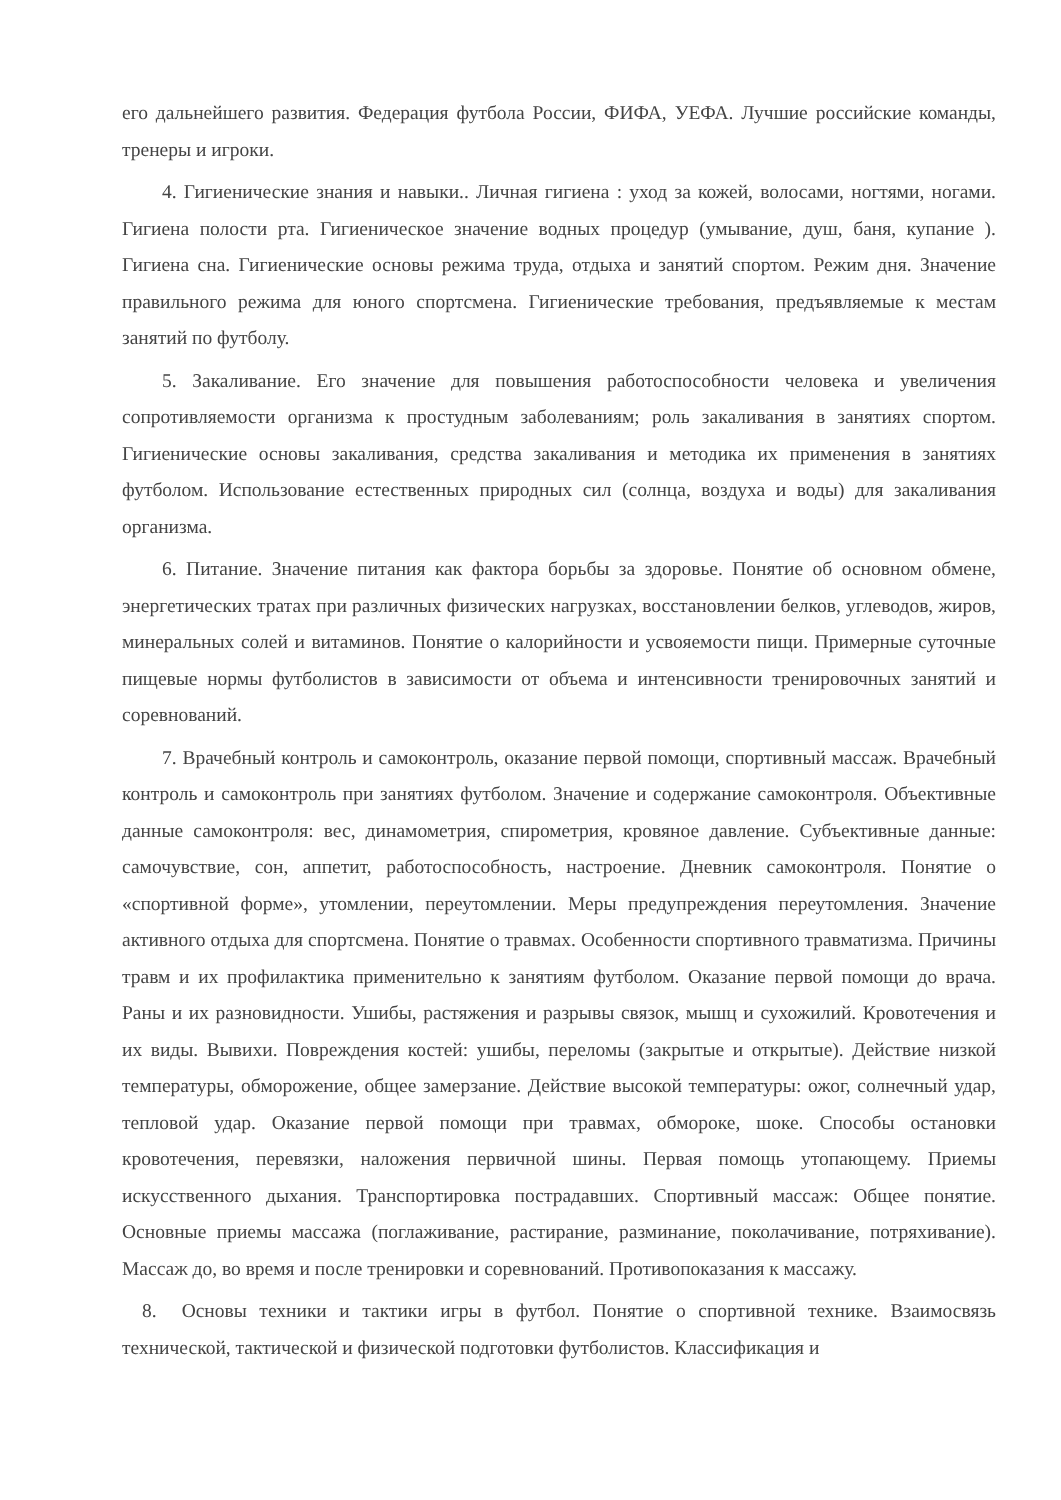его дальнейшего развития. Федерация футбола России, ФИФА, УЕФА. Лучшие российские команды, тренеры и игроки.
4. Гигиенические знания и навыки.. Личная гигиена : уход за кожей, волосами, ногтями, ногами. Гигиена полости рта. Гигиеническое значение водных процедур (умывание, душ, баня, купание ). Гигиена сна. Гигиенические основы режима труда, отдыха и занятий спортом. Режим дня. Значение правильного режима для юного спортсмена. Гигиенические требования, предъявляемые к местам занятий по футболу.
5. Закаливание. Его значение для повышения работоспособности человека и увеличения сопротивляемости организма к простудным заболеваниям; роль закаливания в занятиях спортом. Гигиенические основы закаливания, средства закаливания и методика их применения в занятиях футболом. Использование естественных природных сил (солнца, воздуха и воды) для закаливания организма.
6. Питание. Значение питания как фактора борьбы за здоровье. Понятие об основном обмене, энергетических тратах при различных физических нагрузках, восстановлении белков, углеводов, жиров, минеральных солей и витаминов. Понятие о калорийности и усвояемости пищи. Примерные суточные пищевые нормы футболистов в зависимости от объема и интенсивности тренировочных занятий и соревнований.
7. Врачебный контроль и самоконтроль, оказание первой помощи, спортивный массаж. Врачебный контроль и самоконтроль при занятиях футболом. Значение и содержание самоконтроля. Объективные данные самоконтроля: вес, динамометрия, спирометрия, кровяное давление. Субъективные данные: самочувствие, сон, аппетит, работоспособность, настроение. Дневник самоконтроля. Понятие о «спортивной форме», утомлении, переутомлении. Меры предупреждения переутомления. Значение активного отдыха для спортсмена. Понятие о травмах. Особенности спортивного травматизма. Причины травм и их профилактика применительно к занятиям футболом. Оказание первой помощи до врача. Раны и их разновидности. Ушибы, растяжения и разрывы связок, мышц и сухожилий. Кровотечения и их виды. Вывихи. Повреждения костей: ушибы, переломы (закрытые и открытые). Действие низкой температуры, обморожение, общее замерзание. Действие высокой температуры: ожог, солнечный удар, тепловой удар. Оказание первой помощи при травмах, обмороке, шоке. Способы остановки кровотечения, перевязки, наложения первичной шины. Первая помощь утопающему. Приемы искусственного дыхания. Транспортировка пострадавших. Спортивный массаж: Общее понятие. Основные приемы массажа (поглаживание, растирание, разминание, поколачивание, потряхивание). Массаж до, во время и после тренировки и соревнований. Противопоказания к массажу.
8. Основы техники и тактики игры в футбол. Понятие о спортивной технике. Взаимосвязь технической, тактической и физической подготовки футболистов. Классификация и